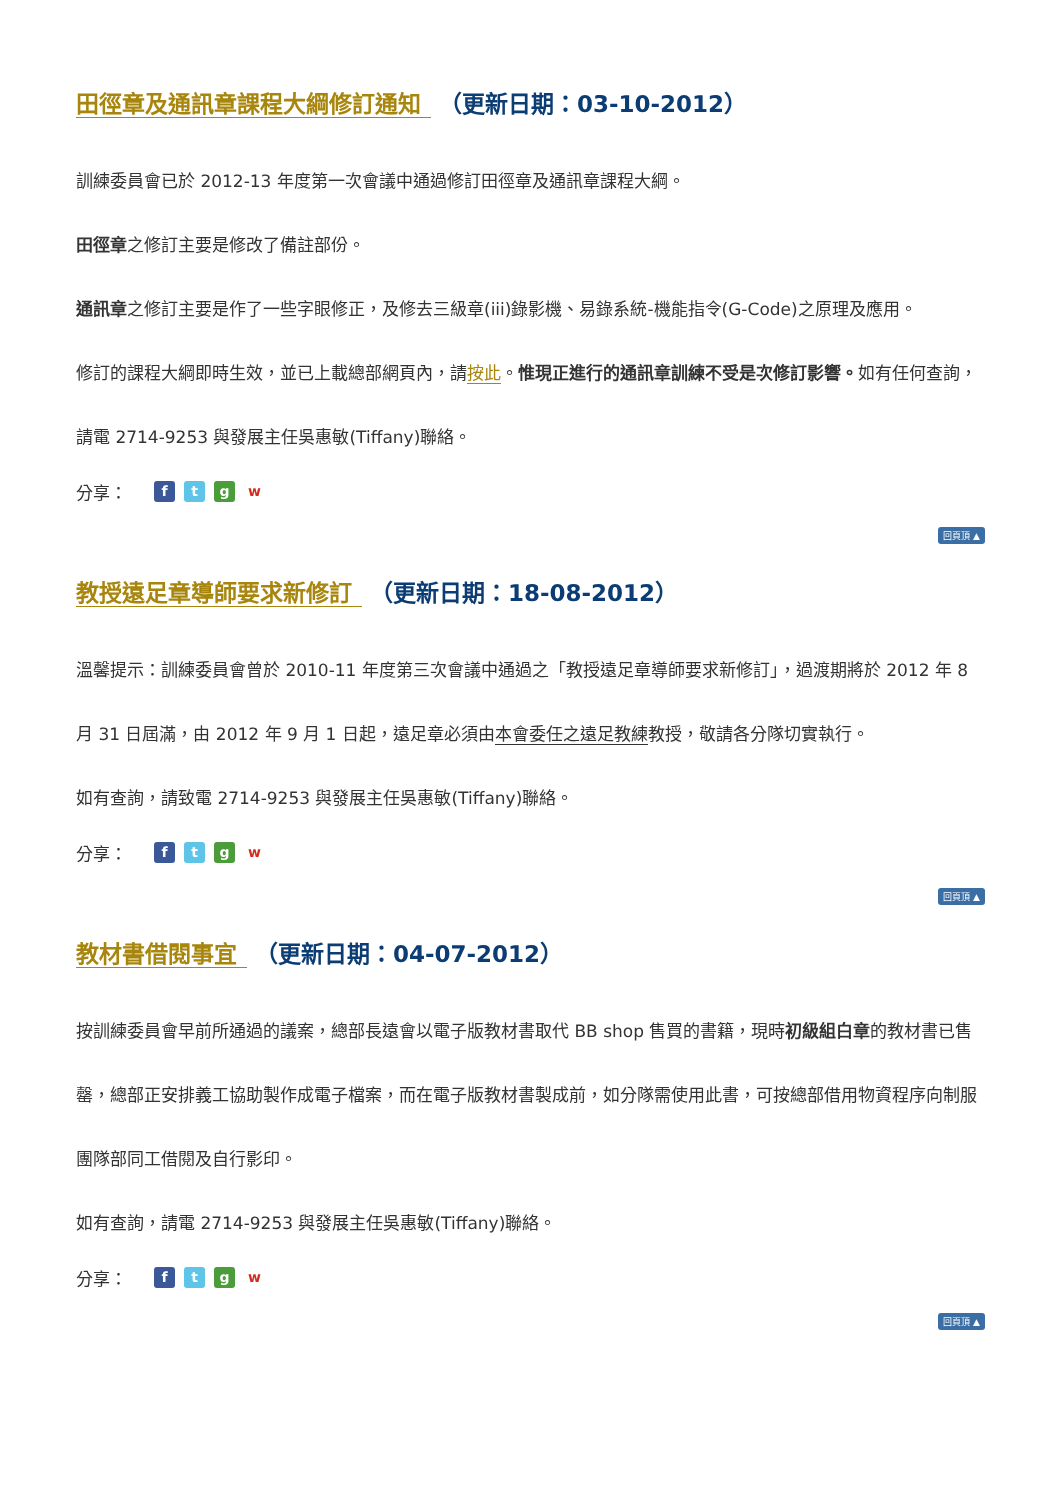田徑章及通訊章課程大綱修訂通知 （更新日期：03-10-2012）
訓練委員會已於 2012-13 年度第一次會議中通過修訂田徑章及通訊章課程大綱。
田徑章之修訂主要是修改了備註部份。
通訊章之修訂主要是作了一些字眼修正，及修去三級章(iii)錄影機、易錄系統-機能指令(G-Code)之原理及應用。
修訂的課程大綱即時生效，並已上載總部網頁內，請按此。惟現正進行的通訊章訓練不受是次修訂影響。如有任何查詢，請電 2714-9253 與發展主任吳惠敏(Tiffany)聯絡。
分享： ftgw
回頁頂 ▲
教授遠足章導師要求新修訂 （更新日期：18-08-2012）
溫馨提示：訓練委員會曾於 2010-11 年度第三次會議中通過之「教授遠足章導師要求新修訂」，過渡期將於 2012 年 8 月 31 日屆滿，由 2012 年 9 月 1 日起，遠足章必須由本會委任之遠足教練教授，敬請各分隊切實執行。
如有查詢，請致電 2714-9253 與發展主任吳惠敏(Tiffany)聯絡。
分享： ftgw
回頁頂 ▲
教材書借閱事宜 （更新日期：04-07-2012）
按訓練委員會早前所通過的議案，總部長遠會以電子版教材書取代 BB shop 售買的書籍，現時初級組白章的教材書已售罄，總部正安排義工協助製作成電子檔案，而在電子版教材書製成前，如分隊需使用此書，可按總部借用物資程序向制服團隊部同工借閱及自行影印。
如有查詢，請電 2714-9253 與發展主任吳惠敏(Tiffany)聯絡。
分享： ftgw
回頁頂 ▲